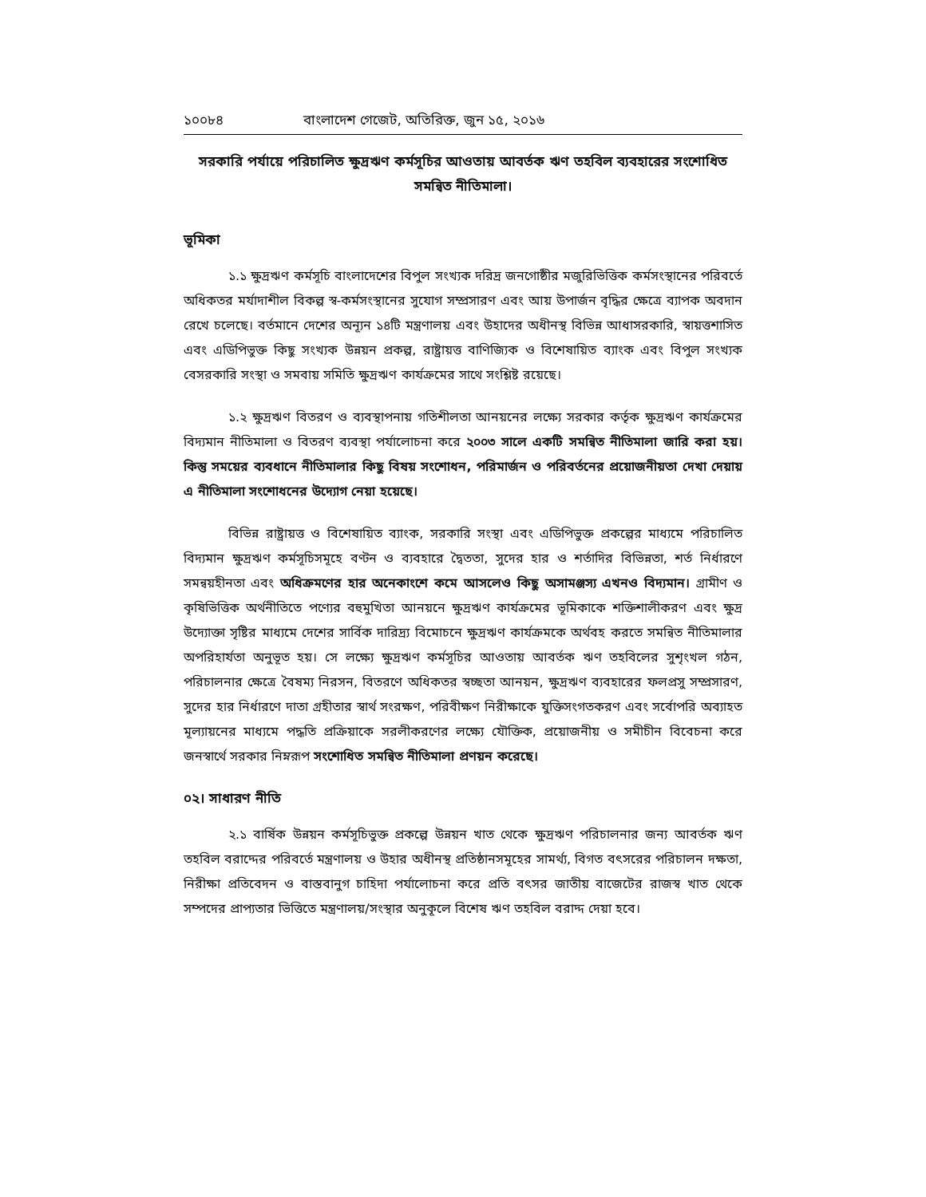১০০৮৪ বাংলাদেশ গেজেট, অতিরিক্ত, জুন ১৫, ২০১৬
সরকারি পর্যায়ে পরিচালিত ক্ষুদ্রঋণ কর্মসূচির আওতায় আবর্তক ঋণ তহবিল ব্যবহারের সংশোধিত সমন্বিত নীতিমালা।
ভূমিকা
১.১ ক্ষুদ্রঋণ কর্মসূচি বাংলাদেশের বিপুল সংখ্যক দরিদ্র জনগোষ্ঠীর মজুরিভিত্তিক কর্মসংস্থানের পরিবর্তে অধিকতর মর্যাদাশীল বিকল্প স্ব-কর্মসংস্থানের সুযোগ সম্প্রসারণ এবং আয় উপার্জন বৃদ্ধির ক্ষেত্রে ব্যাপক অবদান রেখে চলেছে। বর্তমানে দেশের অন্যূন ১৪টি মন্ত্রণালয় এবং উহাদের অধীনস্থ বিভিন্ন আধাসরকারি, স্বায়ত্তশাসিত এবং এডিপিভুক্ত কিছু সংখ্যক উন্নয়ন প্রকল্প, রাষ্ট্রায়ত্ত বাণিজ্যিক ও বিশেষায়িত ব্যাংক এবং বিপুল সংখ্যক বেসরকারি সংস্থা ও সমবায় সমিতি ক্ষুদ্রঋণ কার্যক্রমের সাথে সংশ্লিষ্ট রয়েছে।
১.২ ক্ষুদ্রঋণ বিতরণ ও ব্যবস্থাপনায় গতিশীলতা আনয়নের লক্ষ্যে সরকার কর্তৃক ক্ষুদ্রঋণ কার্যক্রমের বিদ্যমান নীতিমালা ও বিতরণ ব্যবস্থা পর্যালোচনা করে ২০০৩ সালে একটি সমন্বিত নীতিমালা জারি করা হয়। কিন্তু সময়ের ব্যবধানে নীতিমালার কিছু বিষয় সংশোধন, পরিমার্জন ও পরিবর্তনের প্রয়োজনীয়তা দেখা দেয়ায় এ নীতিমালা সংশোধনের উদ্যোগ নেয়া হয়েছে।
বিভিন্ন রাষ্ট্রায়ত্ত ও বিশেষায়িত ব্যাংক, সরকারি সংস্থা এবং এডিপিভুক্ত প্রকল্পের মাধ্যমে পরিচালিত বিদ্যমান ক্ষুদ্রঋণ কর্মসূচিসমূহে বণ্টন ও ব্যবহারে দ্বৈততা, সুদের হার ও শর্তাদির বিভিন্নতা, শর্ত নির্ধারণে সমন্বয়হীনতা এবং অধিক্রমণের হার অনেকাংশে কমে আসলেও কিছু অসামঞ্জস্য এখনও বিদ্যমান। গ্রামীণ ও কৃষিভিত্তিক অর্থনীতিতে পণ্যের বহুমুখিতা আনয়নে ক্ষুদ্রঋণ কার্যক্রমের ভূমিকাকে শক্তিশালীকরণ এবং ক্ষুদ্র উদ্যোক্তা সৃষ্টির মাধ্যমে দেশের সার্বিক দারিদ্র্য বিমোচনে ক্ষুদ্রঋণ কার্যক্রমকে অর্থবহ করতে সমন্বিত নীতিমালার অপরিহার্যতা অনুভূত হয়। সে লক্ষ্যে ক্ষুদ্রঋণ কর্মসূচির আওতায় আবর্তক ঋণ তহবিলের সুশৃংখল গঠন, পরিচালনার ক্ষেত্রে বৈষম্য নিরসন, বিতরণে অধিকতর স্বচ্ছতা আনয়ন, ক্ষুদ্রঋণ ব্যবহারের ফলপ্রসু সম্প্রসারণ, সুদের হার নির্ধারণে দাতা গ্রহীতার স্বার্থ সংরক্ষণ, পরিবীক্ষণ নিরীক্ষাকে যুক্তিসংগতকরণ এবং সর্বোপরি অব্যাহত মূল্যায়নের মাধ্যমে পদ্ধতি প্রক্রিয়াকে সরলীকরণের লক্ষ্যে যৌক্তিক, প্রয়োজনীয় ও সমীচীন বিবেচনা করে জনস্বার্থে সরকার নিম্নরূপ সংশোধিত সমন্বিত নীতিমালা প্রণয়ন করেছে।
০২। সাধারণ নীতি
২.১ বার্ষিক উন্নয়ন কর্মসূচিভুক্ত প্রকল্পে উন্নয়ন খাত থেকে ক্ষুদ্রঋণ পরিচালনার জন্য আবর্তক ঋণ তহবিল বরাদ্দের পরিবর্তে মন্ত্রণালয় ও উহার অধীনস্থ প্রতিষ্ঠানসমূহের সামর্থ্য, বিগত বৎসরের পরিচালন দক্ষতা, নিরীক্ষা প্রতিবেদন ও বাস্তবানুগ চাহিদা পর্যালোচনা করে প্রতি বৎসর জাতীয় বাজেটের রাজস্ব খাত থেকে সম্পদের প্রাপ্যতার ভিত্তিতে মন্ত্রণালয়/সংস্থার অনুকূলে বিশেষ ঋণ তহবিল বরাদ্দ দেয়া হবে।